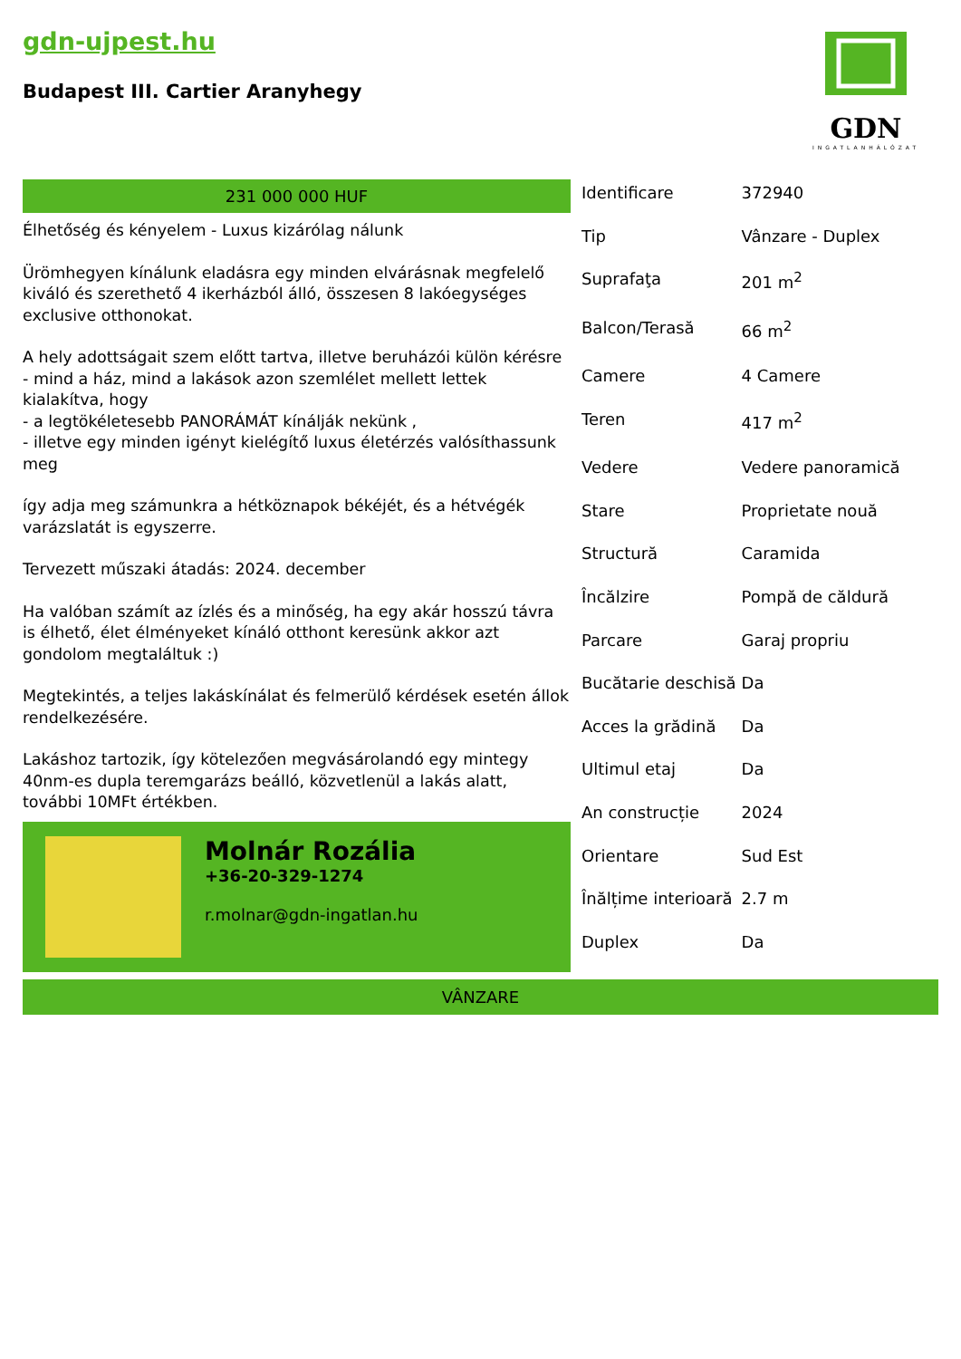gdn-ujpest.hu
Budapest III. Cartier Aranyhegy
GDN
INGATLANHÁLÓZAT
231 000 000 HUF
Élhetőség és kényelem - Luxus kizárólag nálunk
Ürömhegyen kínálunk eladásra egy minden elvárásnak megfelelő kiváló és szerethető 4 ikerházból álló, összesen 8 lakóegységes exclusive otthonokat.
A hely adottságait szem előtt tartva, illetve beruházói külön kérésre
- mind a ház, mind a lakások azon szemlélet mellett lettek kialakítva, hogy
- a legtökéletesebb PANORÁMÁT kínálják nekünk ,
- illetve egy minden igényt kielégítő luxus életérzés valósíthassunk meg
így adja meg számunkra a hétköznapok békéjét, és a hétvégék varázslatát is egyszerre.
Tervezett műszaki átadás: 2024. december
Ha valóban számít az ízlés és a minőség, ha egy akár hosszú távra is élhető, élet élményeket kínáló otthont keresünk akkor azt gondolom megtaláltuk :)
Megtekintés, a teljes lakáskínálat és felmerülő kérdések esetén állok rendelkezésére.
Lakáshoz tartozik, így kötelezően megvásárolandó egy mintegy 40nm-es dupla teremgarázs beálló, közvetlenül a lakás alatt, további 10MFt értékben.
Molnár Rozália
+36-20-329-1274
r.molnar@gdn-ingatlan.hu
| Identificare | 372940 |
| Tip | Vânzare - Duplex |
| Suprafaţa | 201 m<sup>2</sup> |
| Balcon/Terasă | 66 m<sup>2</sup> |
| Camere | 4 Camere |
| Teren | 417 m<sup>2</sup> |
| Vedere | Vedere panoramică |
| Stare | Proprietate nouă |
| Structură | Caramida |
| Încălzire | Pompă de căldură |
| Parcare | Garaj propriu |
| Bucătarie deschisă | Da |
| Acces la grădină | Da |
| Ultimul etaj | Da |
| An construcție | 2024 |
| Orientare | Sud Est |
| Înălțime interioară | 2.7 m |
| Duplex | Da |
VÂNZARE